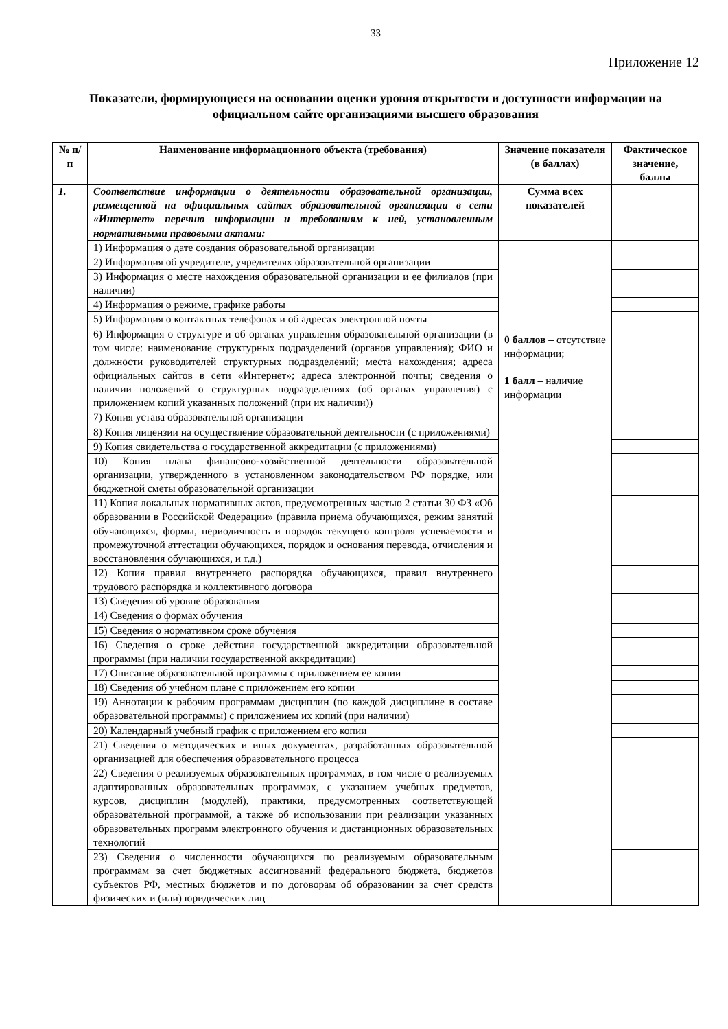33
Приложение 12
Показатели, формирующиеся на основании оценки уровня открытости и доступности информации на официальном сайте организациями высшего образования
| № п/п | Наименование информационного объекта (требования) | Значение показателя (в баллах) | Фактическое значение, баллы |
| --- | --- | --- | --- |
| 1. | Соответствие информации о деятельности образовательной организации, размещенной на официальных сайтах образовательной организации в сети «Интернет» перечню информации и требованиям к ней, установленным нормативными правовыми актами: | Сумма всех показателей | |
| | 1) Информация о дате создания образовательной организации | 0 баллов – отсутствие информации; 1 балл – наличие информации | |
| | 2) Информация об учредителе, учредителях образовательной организации | | |
| | 3) Информация о месте нахождения образовательной организации и ее филиалов (при наличии) | | |
| | 4) Информация о режиме, графике работы | | |
| | 5) Информация о контактных телефонах и об адресах электронной почты | | |
| | 6) Информация о структуре и об органах управления образовательной организации (в том числе: наименование структурных подразделений (органов управления); ФИО и должности руководителей структурных подразделений; места нахождения; адреса официальных сайтов в сети «Интернет»; адреса электронной почты; сведения о наличии положений о структурных подразделениях (об органах управления) с приложением копий указанных положений (при их наличии)) | | |
| | 7) Копия устава образовательной организации | | |
| | 8) Копия лицензии на осуществление образовательной деятельности (с приложениями) | | |
| | 9) Копия свидетельства о государственной аккредитации (с приложениями) | | |
| | 10) Копия плана финансово-хозяйственной деятельности образовательной организации, утвержденного в установленном законодательством РФ порядке, или бюджетной сметы образовательной организации | | |
| | 11) Копия локальных нормативных актов, предусмотренных частью 2 статьи 30 ФЗ «Об образовании в Российской Федерации» (правила приема обучающихся, режим занятий обучающихся, формы, периодичность и порядок текущего контроля успеваемости и промежуточной аттестации обучающихся, порядок и основания перевода, отчисления и восстановления обучающихся, и т.д.) | | |
| | 12) Копия правил внутреннего распорядка обучающихся, правил внутреннего трудового распорядка и коллективного договора | | |
| | 13) Сведения об уровне образования | | |
| | 14) Сведения о формах обучения | | |
| | 15) Сведения о нормативном сроке обучения | | |
| | 16) Сведения о сроке действия государственной аккредитации образовательной программы (при наличии государственной аккредитации) | | |
| | 17) Описание образовательной программы с приложением ее копии | | |
| | 18) Сведения об учебном плане с приложением его копии | | |
| | 19) Аннотации к рабочим программам дисциплин (по каждой дисциплине в составе образовательной программы) с приложением их копий (при наличии) | | |
| | 20) Календарный учебный график с приложением его копии | | |
| | 21) Сведения о методических и иных документах, разработанных образовательной организацией для обеспечения образовательного процесса | | |
| | 22) Сведения о реализуемых образовательных программах, в том числе о реализуемых адаптированных образовательных программах, с указанием учебных предметов, курсов, дисциплин (модулей), практики, предусмотренных соответствующей образовательной программой, а также об использовании при реализации указанных образовательных программ электронного обучения и дистанционных образовательных технологий | | |
| | 23) Сведения о численности обучающихся по реализуемым образовательным программам за счет бюджетных ассигнований федерального бюджета, бюджетов субъектов РФ, местных бюджетов и по договорам об образовании за счет средств физических и (или) юридических лиц | | |